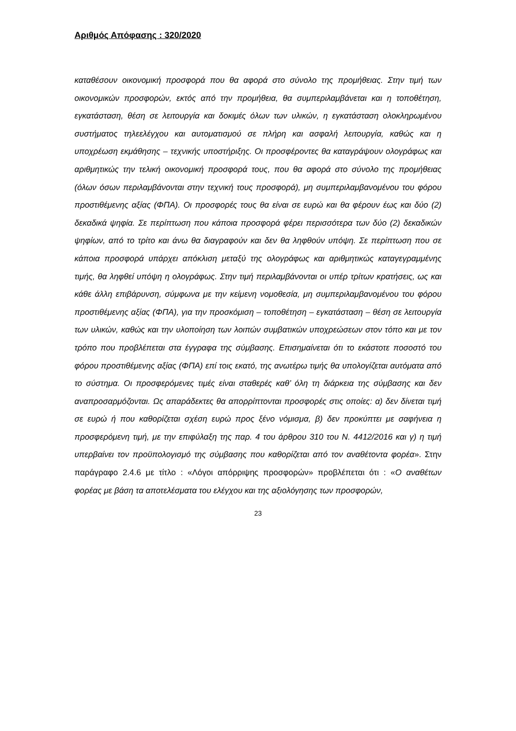Αριθμός Απόφασης : 320/2020
καταθέσουν οικονομική προσφορά που θα αφορά στο σύνολο της προμήθειας. Στην τιμή των οικονομικών προσφορών, εκτός από την προμήθεια, θα συμπεριλαμβάνεται και η τοποθέτηση, εγκατάσταση, θέση σε λειτουργία και δοκιμές όλων των υλικών, η εγκατάσταση ολοκληρωμένου συστήματος τηλεελέγχου και αυτοματισμού σε πλήρη και ασφαλή λειτουργία, καθώς και η υποχρέωση εκμάθησης – τεχνικής υποστήριξης. Οι προσφέροντες θα καταγράψουν ολογράφως και αριθμητικώς την τελική οικονομική προσφορά τους, που θα αφορά στο σύνολο της προμήθειας (όλων όσων περιλαμβάνονται στην τεχνική τους προσφορά), μη συμπεριλαμβανομένου του φόρου προστιθέμενης αξίας (ΦΠΑ). Οι προσφορές τους θα είναι σε ευρώ και θα φέρουν έως και δύο (2) δεκαδικά ψηφία. Σε περίπτωση που κάποια προσφορά φέρει περισσότερα των δύο (2) δεκαδικών ψηφίων, από το τρίτο και άνω θα διαγραφούν και δεν θα ληφθούν υπόψη. Σε περίπτωση που σε κάποια προσφορά υπάρχει απόκλιση μεταξύ της ολογράφως και αριθμητικώς καταγεγραμμένης τιμής, θα ληφθεί υπόψη η ολογράφως. Στην τιμή περιλαμβάνονται οι υπέρ τρίτων κρατήσεις, ως και κάθε άλλη επιβάρυνση, σύμφωνα με την κείμενη νομοθεσία, μη συμπεριλαμβανομένου του φόρου προστιθέμενης αξίας (ΦΠΑ), για την προσκόμιση – τοποθέτηση – εγκατάσταση – θέση σε λειτουργία των υλικών, καθώς και την υλοποίηση των λοιπών συμβατικών υποχρεώσεων στον τόπο και με τον τρόπο που προβλέπεται στα έγγραφα της σύμβασης. Επισημαίνεται ότι το εκάστοτε ποσοστό του φόρου προστιθέμενης αξίας (ΦΠΑ) επί τοις εκατό, της ανωτέρω τιμής θα υπολογίζεται αυτόματα από το σύστημα. Οι προσφερόμενες τιμές είναι σταθερές καθ’ όλη τη διάρκεια της σύμβασης και δεν αναπροσαρμόζονται. Ως απαράδεκτες θα απορρίπτονται προσφορές στις οποίες: α) δεν δίνεται τιμή σε ευρώ ή που καθορίζεται σχέση ευρώ προς ξένο νόμισμα, β) δεν προκύπτει με σαφήνεια η προσφερόμενη τιμή, με την επιφύλαξη της παρ. 4 του άρθρου 310 του Ν. 4412/2016 και γ) η τιμή υπερβαίνει τον προϋπολογισμό της σύμβασης που καθορίζεται από τον αναθέτοντα φορέα». Στην παράγραφο 2.4.6 με τίτλο : «Λόγοι απόρριψης προσφορών» προβλέπεται ότι : «Ο αναθέτων φορέας με βάση τα αποτελέσματα του ελέγχου και της αξιολόγησης των προσφορών,
23